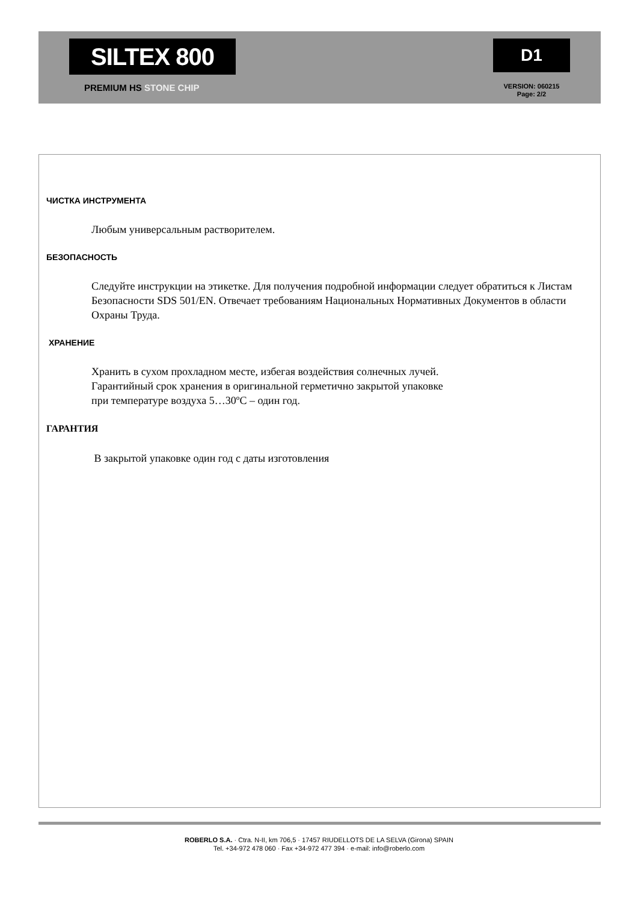SILTEX 800
PREMIUM HS STONE CHIP
D1
VERSION: 060215
Page: 2/2
ЧИСТКА ИНСТРУМЕНТА
Любым универсальным растворителем.
БЕЗОПАСНОСТЬ
Следуйте инструкции на этикетке. Для получения подробной информации следует обратиться к Листам Безопасности SDS 501/EN. Отвечает требованиям Национальных Нормативных Документов в области Охраны Труда.
ХРАНЕНИЕ
Хранить в сухом прохладном месте, избегая воздействия солнечных лучей.
Гарантийный срок хранения в оригинальной герметично закрытой упаковке
при температуре воздуха 5…30ºС – один год.
ГАРАНТИЯ
В закрытой упаковке один год с даты изготовления
ROBERLO S.A. · Ctra. N-II, km 706,5 · 17457 RIUDELLOTS DE LA SELVA (Girona) SPAIN
Tel. +34-972 478 060 · Fax +34-972 477 394 · e-mail: info@roberlo.com